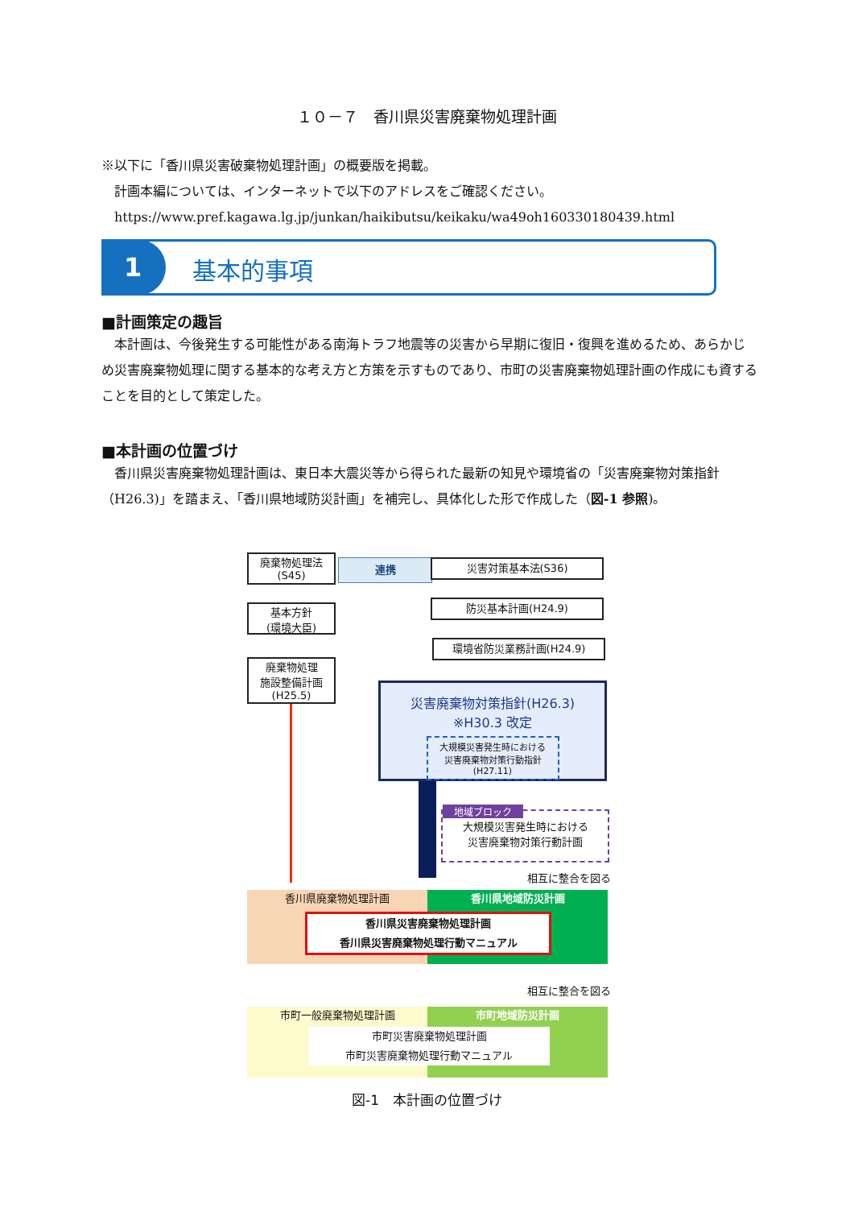１０－７　香川県災害廃棄物処理計画
※以下に「香川県災害破棄物処理計画」の概要版を掲載。
　計画本編については、インターネットで以下のアドレスをご確認ください。
　https://www.pref.kagawa.lg.jp/junkan/haikibutsu/keikaku/wa49oh160330180439.html
1 基本的事項
■計画策定の趣旨
　本計画は、今後発生する可能性がある南海トラフ地震等の災害から早期に復旧・復興を進めるため、あらかじめ災害廃棄物処理に関する基本的な考え方と方策を示すものであり、市町の災害廃棄物処理計画の作成にも資することを目的として策定した。
■本計画の位置づけ
　香川県災害廃棄物処理計画は、東日本大震災等から得られた最新の知見や環境省の「災害廃棄物対策指針（H26.3)」を踏まえ、「香川県地域防災計画」を補完し、具体化した形で作成した（図-1 参照)。
廃棄物処理法
(S45)
連携 災害対策基本法(S36)
基本方針
(環境大臣)
防災基本計画(H24.9)
環境省防災業務計画(H24.9)
廃棄物処理
施設整備計画
(H25.5)
災害廃棄物対策指針(H26.3)
※H30.3 改定
大規模災害発生時における
災害廃棄物対策行動指針
(H27.11)
地域ブロック
大規模災害発生時における
災害廃棄物対策行動計画
相互に整合を図る
香川県廃棄物処理計画 香川県地域防災計画
香川県災害廃棄物処理計画
香川県災害廃棄物処理行動マニュアル
相互に整合を図る
市町一般廃棄物処理計画 市町地域防災計画
市町災害廃棄物処理計画
市町災害廃棄物処理行動マニュアル
図-1　本計画の位置づけ